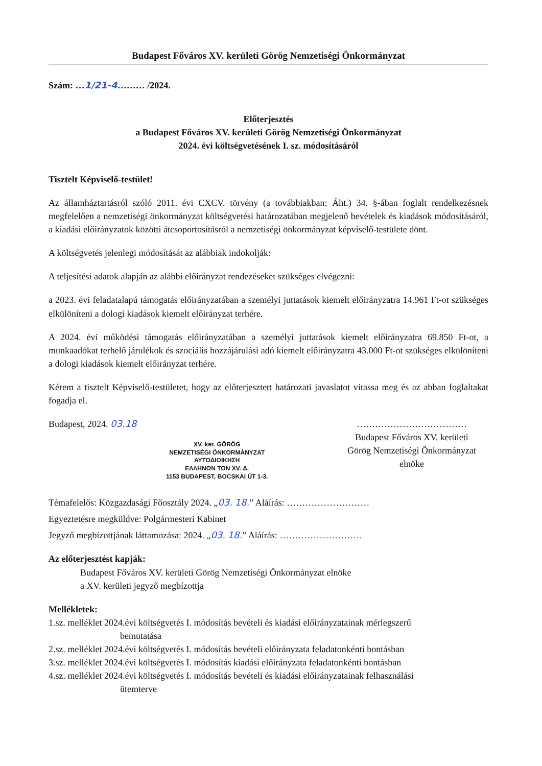Budapest Főváros XV. kerületi Görög Nemzetiségi Önkormányzat
Szám: …1/21-4……… /2024.
Előterjesztés
a Budapest Főváros XV. kerületi Görög Nemzetiségi Önkormányzat
2024. évi költségvetésének I. sz. módosításáról
Tisztelt Képviselő-testület!
Az államháztartásról szóló 2011. évi CXCV. törvény (a továbbiakban: Áht.) 34. §-ában foglalt rendelkezésnek megfelelően a nemzetiségi önkormányzat költségvetési határozatában megjelenő bevételek és kiadások módosításáról, a kiadási előirányzatok közötti átcsoportosításról a nemzetiségi önkormányzat képviselő-testülete dönt.
A költségvetés jelenlegi módosítását az alábbiak indokolják:
A teljesítési adatok alapján az alábbi előirányzat rendezéseket szükséges elvégezni:
a 2023. évi feladatalapú támogatás előirányzatában a személyi juttatások kiemelt előirányzatra 14.961 Ft-ot szükséges elkülöníteni a dologi kiadások kiemelt előirányzat terhére.
A 2024. évi működési támogatás előirányzatában a személyi juttatások kiemelt előirányzatra 69.850 Ft-ot, a munkaadókat terhelő járulékok és szociális hozzájárulási adó kiemelt előirányzatra 43.000 Ft-ot szükséges elkülöníteni a dologi kiadások kiemelt előirányzat terhére.
Kérem a tisztelt Képviselő-testületet, hogy az előterjesztett határozati javaslatot vitassa meg és az abban foglaltakat fogadja el.
Budapest, 2024. 03.18
XV. ker. GÖRÖG
NEMZETISÉGI ÖNKORMÁNYZAT
ΑΥΤΟΔΙΟΙΚΗΣΗ
ΕΛΛΗΝΩΝ ΤΟΝ XV. Δ.
1153 BUDAPEST, BOCSKAI ÚT 1-3.
………………………………
Budapest Főváros XV. kerületi
Görög Nemzetiségi Önkormányzat
elnöke
Témafelelős: Közgazdasági Főosztály 2024. „03. 18.” Aláírás: ………………………
Egyeztetésre megküldve: Polgármesteri Kabinet
Jegyző megbízottjának láttamozása: 2024. „03. 18.” Aláírás: ………………………
Az előterjesztést kapják:
Budapest Főváros XV. kerületi Görög Nemzetiségi Önkormányzat elnöke
a XV. kerületi jegyző megbízottja
Mellékletek:
1.sz. melléklet 2024.évi költségvetés I. módosítás bevételi és kiadási előirányzatainak mérlegszerű
bemutatása
2.sz. melléklet 2024.évi költségvetés I. módosítás bevételi előirányzata feladatonkénti bontásban
3.sz. melléklet 2024.évi költségvetés I. módosítás kiadási előirányzata feladatonkénti bontásban
4.sz. melléklet 2024.évi költségvetés I. módosítás bevételi és kiadási előirányzatainak felhasználási
ütemterve